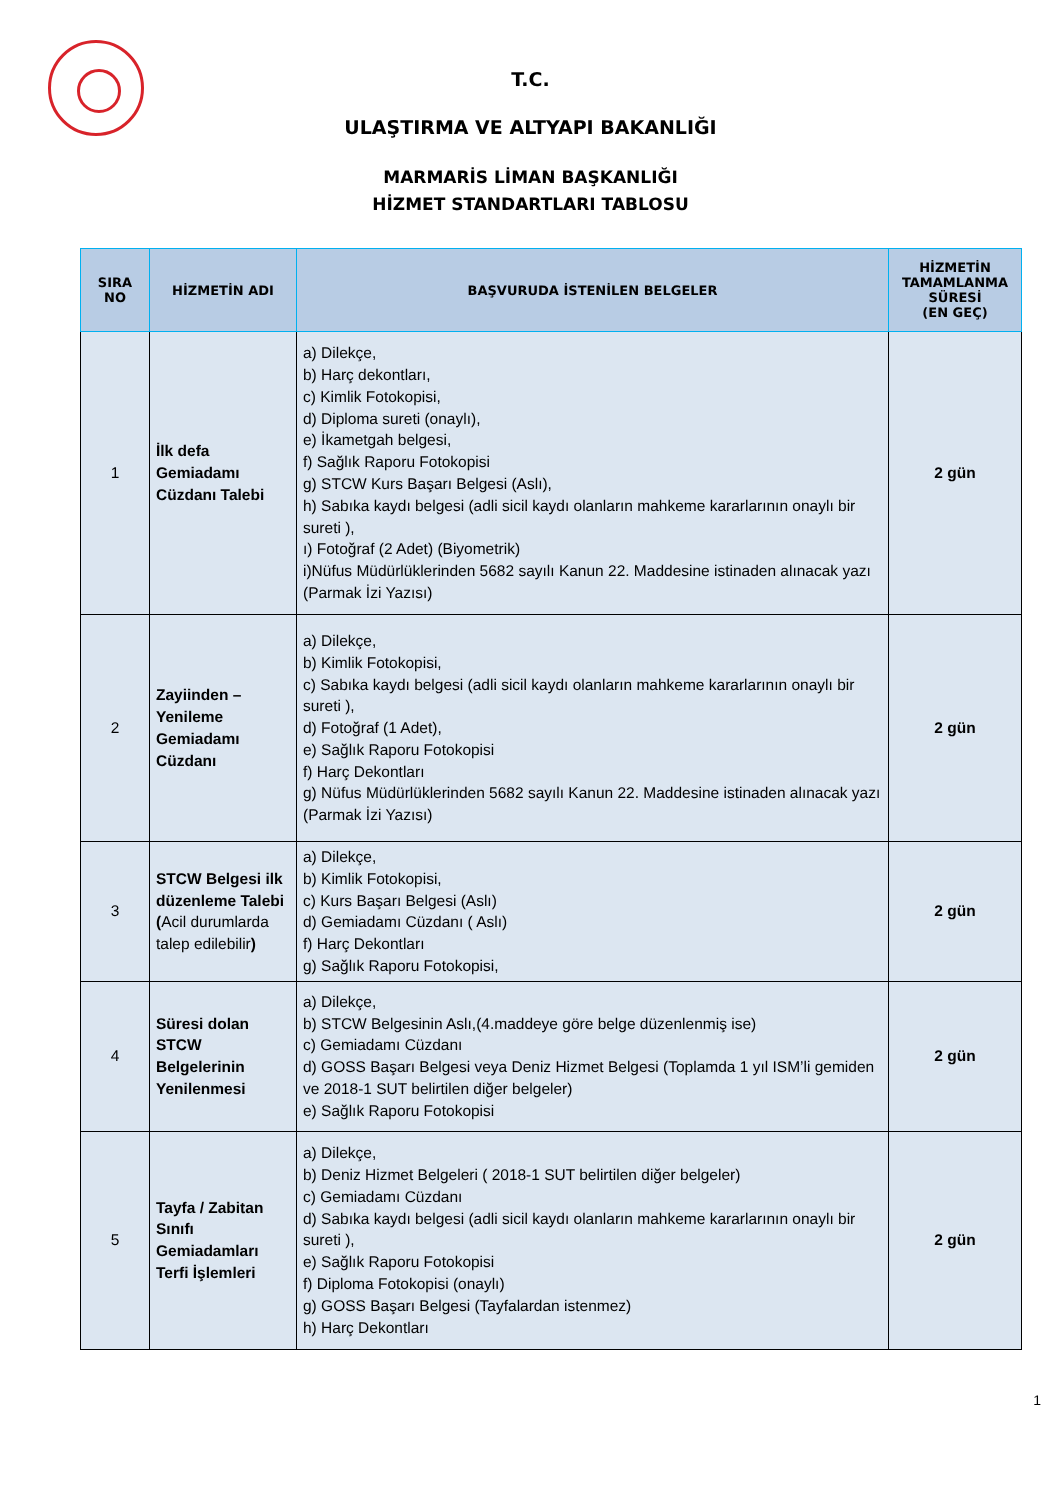T.C.
ULAŞTIRMA VE ALTYAPI BAKANLIĞI
MARMARİS LİMAN BAŞKANLIĞI
HİZMET STANDARTLARI TABLOSU
| SIRA NO | HİZMETİN ADI | BAŞVURUDA İSTENİLEN BELGELER | HİZMETİN TAMAMLANMA SÜRESİ (EN GEÇ) |
| --- | --- | --- | --- |
| 1 | İlk defa Gemiadamı Cüzdanı Talebi | a) Dilekçe, b) Harç dekontları, c) Kimlik Fotokopisi, d) Diploma sureti (onaylı), e) İkametgah belgesi, f) Sağlık Raporu Fotokopisi g) STCW Kurs Başarı Belgesi (Aslı), h) Sabıka kaydı belgesi (adli sicil kaydı olanların mahkeme kararlarının onaylı bir sureti ), ı) Fotoğraf (2 Adet) (Biyometrik) i)Nüfus Müdürlüklerinden 5682 sayılı Kanun 22. Maddesine istinaden alınacak yazı (Parmak İzi Yazısı) | 2 gün |
| 2 | Zayiinden – Yenileme Gemiadamı Cüzdanı | a) Dilekçe, b) Kimlik Fotokopisi, c) Sabıka kaydı belgesi (adli sicil kaydı olanların mahkeme kararlarının onaylı bir sureti ), d) Fotoğraf (1 Adet), e) Sağlık Raporu Fotokopisi f) Harç Dekontları g) Nüfus Müdürlüklerinden 5682 sayılı Kanun 22. Maddesine istinaden alınacak yazı (Parmak İzi Yazısı) | 2 gün |
| 3 | STCW Belgesi ilk düzenleme Talebi ( Acil durumlarda talep edilebilir ) | a) Dilekçe, b) Kimlik Fotokopisi, c) Kurs Başarı Belgesi (Aslı) d) Gemiadamı Cüzdanı ( Aslı) f) Harç Dekontları g) Sağlık Raporu Fotokopisi, | 2 gün |
| 4 | Süresi dolan STCW Belgelerinin Yenilenmesi | a) Dilekçe, b) STCW Belgesinin Aslı,(4.maddeye göre belge düzenlenmiş ise) c) Gemiadamı Cüzdanı d) GOSS Başarı Belgesi veya Deniz Hizmet Belgesi (Toplamda 1 yıl ISM’li gemiden ve 2018-1 SUT belirtilen diğer belgeler) e) Sağlık Raporu Fotokopisi | 2 gün |
| 5 | Tayfa / Zabitan Sınıfı Gemiadamları Terfi İşlemleri | a) Dilekçe, b) Deniz Hizmet Belgeleri ( 2018-1 SUT belirtilen diğer belgeler) c) Gemiadamı Cüzdanı d) Sabıka kaydı belgesi (adli sicil kaydı olanların mahkeme kararlarının onaylı bir sureti ), e) Sağlık Raporu Fotokopisi f) Diploma Fotokopisi (onaylı) g) GOSS Başarı Belgesi (Tayfalardan istenmez) h) Harç Dekontları | 2 gün |
1